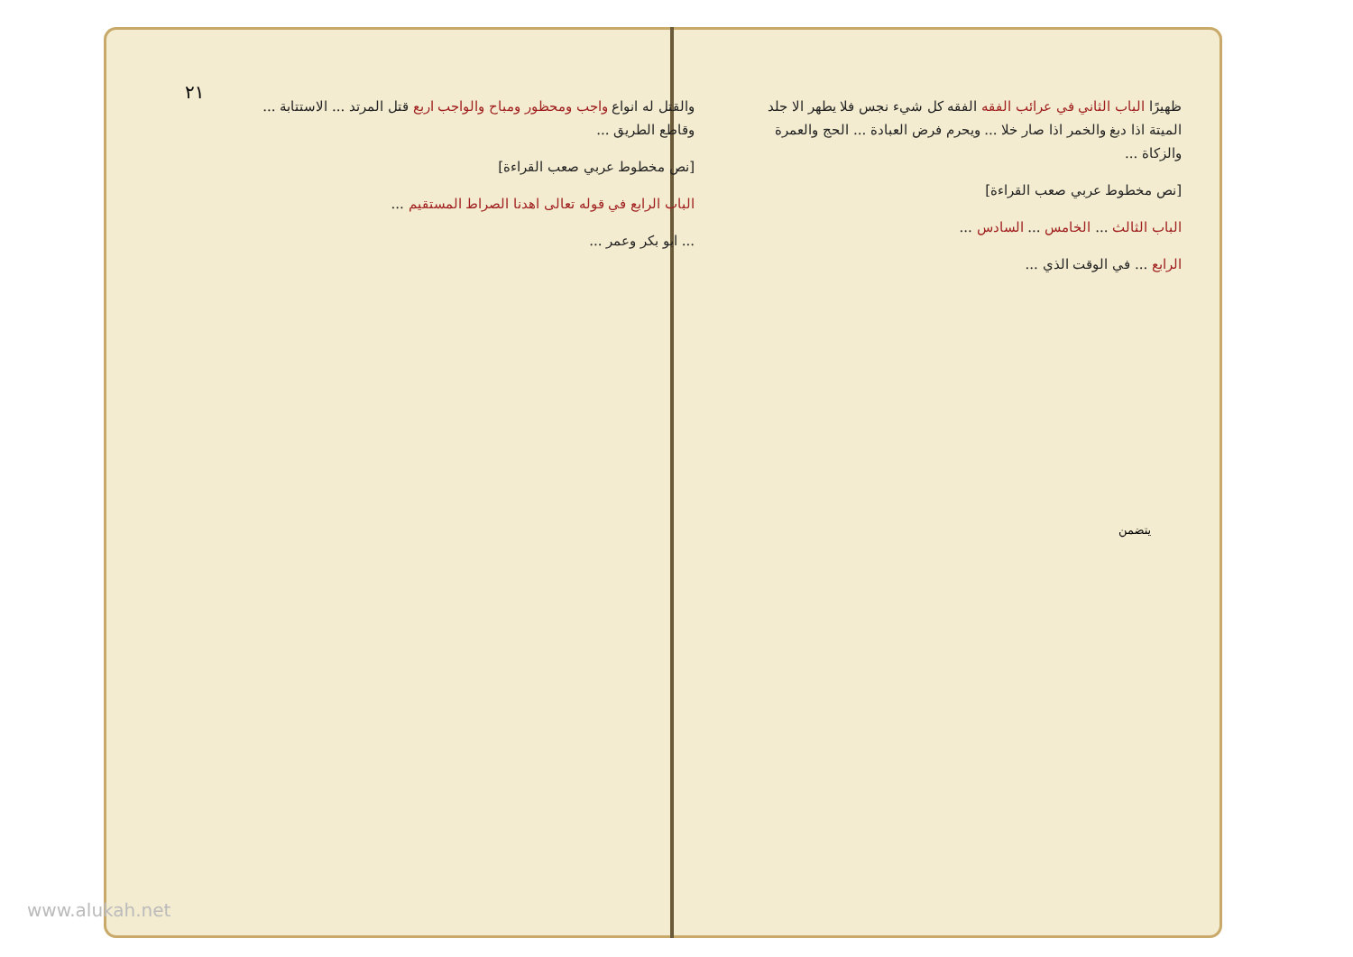٢١
ظهيرًا الباب الثاني في عرائب الفقه الفقه كل شيء نجس فلا يطهر الا جلد الميتة اذا دبغ والخمر اذا صار خلا ... ويحرم فرض العبادة ... الحج والعمرة والزكاة ...
[نص مخطوط عربي صعب القراءة]
الباب الثالث ... الخامس ... السادس ...
الرابع ... في الوقت الذي ...
والقتل له انواع واجب ومحظور ومباح والواجب اربع قتل المرتد ... الاستتابة ... وقاطع الطريق ...
[نص مخطوط عربي صعب القراءة]
الباب الرابع في قوله تعالى اهدنا الصراط المستقيم ...
... ابو بكر وعمر ...
يتضمن
www.alukah.net